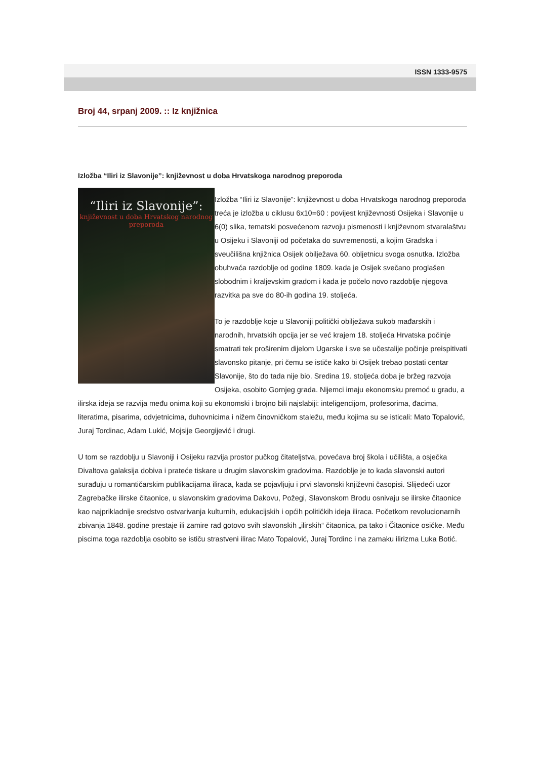ISSN 1333-9575
Broj 44, srpanj 2009. :: Iz knjižnica
Izložba “Iliri iz Slavonije”: književnost u doba Hrvatskoga narodnog preporoda
“Iliri iz Slavonije”:
književnost u doba Hrvatskog narodnog preporoda
Izložba “Iliri iz Slavonije”: književnost u doba Hrvatskoga narodnog preporoda treća je izložba u ciklusu 6x10=60 : povijest književnosti Osijeka i Slavonije u 6(0) slika, tematski posvećenom razvoju pismenosti i književnom stvaralaštvu u Osijeku i Slavoniji od početaka do suvremenosti, a kojim Gradska i sveučilišna knjižnica Osijek obilježava 60. obljetnicu svoga osnutka. Izložba obuhvaća razdoblje od godine 1809. kada je Osijek svečano proglašen slobodnim i kraljevskim gradom i kada je počelo novo razdoblje njegova razvitka pa sve do 80-ih godina 19. stoljeća.
To je razdoblje koje u Slavoniji politički obilježava sukob mađarskih i narodnih, hrvatskih opcija jer se već krajem 18. stoljeća Hrvatska počinje smatrati tek proširenim dijelom Ugarske i sve se učestalije počinje preispitivati slavonsko pitanje, pri čemu se ističe kako bi Osijek trebao postati centar Slavonije, što do tada nije bio. Sredina 19. stoljeća doba je bržeg razvoja Osijeka, osobito Gornjeg grada. Nijemci imaju ekonomsku premoć u gradu, a ilirska ideja se razvija među onima koji su ekonomski i brojno bili najslabiji: inteligencijom, profesorima, đacima, literatima, pisarima, odvjetnicima, duhovnicima i nižem činovničkom staležu, među kojima su se isticali: Mato Topalović, Juraj Tordinac, Adam Lukić, Mojsije Georgijević i drugi.
U tom se razdoblju u Slavoniji i Osijeku razvija prostor pučkog čitateljstva, povećava broj škola i učilišta, a osječka Divaltova galaksija dobiva i prateće tiskare u drugim slavonskim gradovima. Razdoblje je to kada slavonski autori surađuju u romantičarskim publikacijama iliraca, kada se pojavljuju i prvi slavonski književni časopisi. Slijedeći uzor Zagrebačke ilirske čitaonice, u slavonskim gradovima Dakovu, Požegi, Slavonskom Brodu osnivaju se ilirske čitaonice kao najprikladnije sredstvo ostvarivanja kulturnih, edukacijskih i općih političkih ideja iliraca. Početkom revolucionarnih zbivanja 1848. godine prestaje ili zamire rad gotovo svih slavonskih „ilirskih“ čitaonica, pa tako i Čitaonice osičke. Među piscima toga razdoblja osobito se ističu strastveni ilirac Mato Topalović, Juraj Tordinc i na zamaku ilirizma Luka Botić.